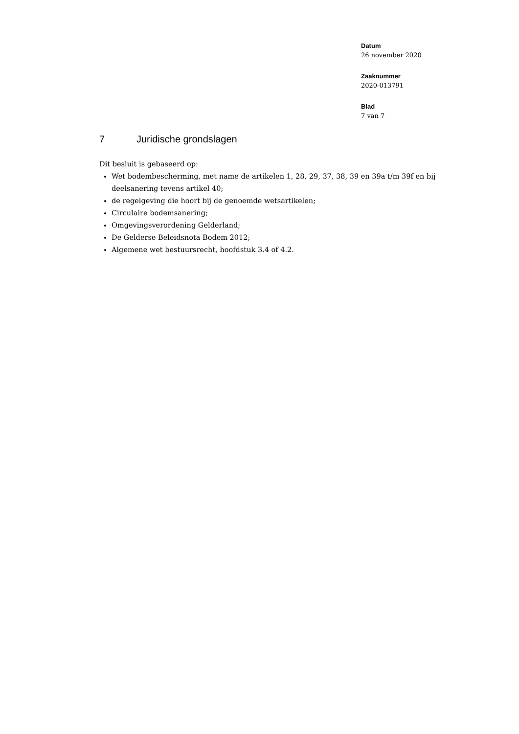Datum
26 november 2020
Zaaknummer
2020-013791
Blad
7 van 7
7 Juridische grondslagen
Dit besluit is gebaseerd op:
Wet bodembescherming, met name de artikelen 1, 28, 29, 37, 38, 39 en 39a t/m 39f en bij deelsanering tevens artikel 40;
de regelgeving die hoort bij de genoemde wetsartikelen;
Circulaire bodemsanering;
Omgevingsverordening Gelderland;
De Gelderse Beleidsnota Bodem 2012;
Algemene wet bestuursrecht, hoofdstuk 3.4 of 4.2.